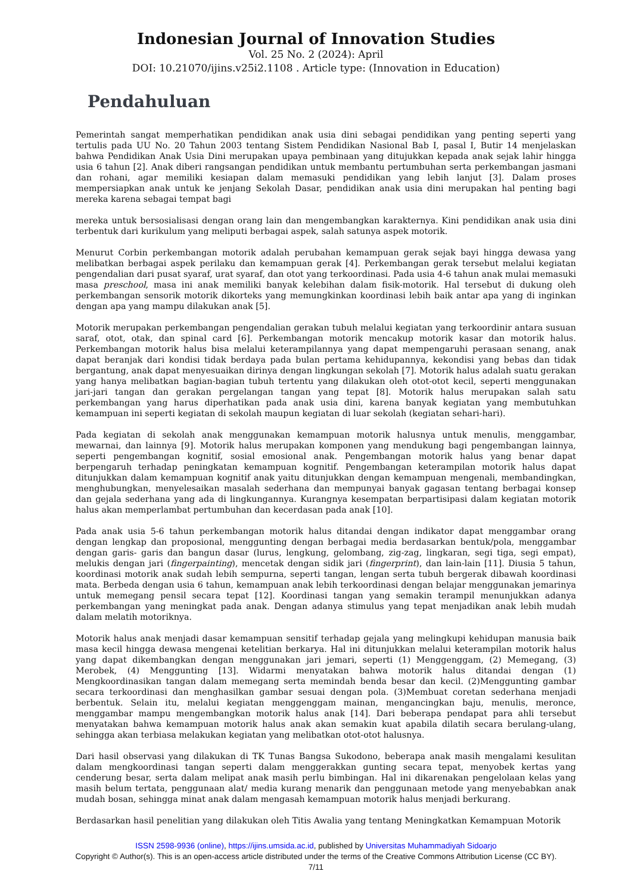Indonesian Journal of Innovation Studies
Vol. 25 No. 2 (2024): April
DOI: 10.21070/ijins.v25i2.1108 . Article type: (Innovation in Education)
Pendahuluan
Pemerintah sangat memperhatikan pendidikan anak usia dini sebagai pendidikan yang penting seperti yang tertulis pada UU No. 20 Tahun 2003 tentang Sistem Pendidikan Nasional Bab I, pasal I, Butir 14 menjelaskan bahwa Pendidikan Anak Usia Dini merupakan upaya pembinaan yang ditujukkan kepada anak sejak lahir hingga usia 6 tahun [2]. Anak diberi rangsangan pendidikan untuk membantu pertumbuhan serta perkembangan jasmani dan rohani, agar memiliki kesiapan dalam memasuki pendidikan yang lebih lanjut [3]. Dalam proses mempersiapkan anak untuk ke jenjang Sekolah Dasar, pendidikan anak usia dini merupakan hal penting bagi mereka karena sebagai tempat bagi
mereka untuk bersosialisasi dengan orang lain dan mengembangkan karakternya. Kini pendidikan anak usia dini terbentuk dari kurikulum yang meliputi berbagai aspek, salah satunya aspek motorik.
Menurut Corbin perkembangan motorik adalah perubahan kemampuan gerak sejak bayi hingga dewasa yang melibatkan berbagai aspek perilaku dan kemampuan gerak [4]. Perkembangan gerak tersebut melalui kegiatan pengendalian dari pusat syaraf, urat syaraf, dan otot yang terkoordinasi. Pada usia 4-6 tahun anak mulai memasuki masa preschool, masa ini anak memiliki banyak kelebihan dalam fisik-motorik. Hal tersebut di dukung oleh perkembangan sensorik motorik dikorteks yang memungkinkan koordinasi lebih baik antar apa yang di inginkan dengan apa yang mampu dilakukan anak [5].
Motorik merupakan perkembangan pengendalian gerakan tubuh melalui kegiatan yang terkoordinir antara susuan saraf, otot, otak, dan spinal card [6]. Perkembangan motorik mencakup motorik kasar dan motorik halus. Perkembangan motorik halus bisa melalui keterampilannya yang dapat mempengaruhi perasaan senang, anak dapat beranjak dari kondisi tidak berdaya pada bulan pertama kehidupannya, kekondisi yang bebas dan tidak bergantung, anak dapat menyesuaikan dirinya dengan lingkungan sekolah [7]. Motorik halus adalah suatu gerakan yang hanya melibatkan bagian-bagian tubuh tertentu yang dilakukan oleh otot-otot kecil, seperti menggunakan jari-jari tangan dan gerakan pergelangan tangan yang tepat [8]. Motorik halus merupakan salah satu perkembangan yang harus diperhatikan pada anak usia dini, karena banyak kegiatan yang membutuhkan kemampuan ini seperti kegiatan di sekolah maupun kegiatan di luar sekolah (kegiatan sehari-hari).
Pada kegiatan di sekolah anak menggunakan kemampuan motorik halusnya untuk menulis, menggambar, mewarnai, dan lainnya [9]. Motorik halus merupakan komponen yang mendukung bagi pengembangan lainnya, seperti pengembangan kognitif, sosial emosional anak. Pengembangan motorik halus yang benar dapat berpengaruh terhadap peningkatan kemampuan kognitif. Pengembangan keterampilan motorik halus dapat ditunjukkan dalam kemampuan kognitif anak yaitu ditunjukkan dengan kemampuan mengenali, membandingkan, menghubungkan, menyelesaikan masalah sederhana dan mempunyai banyak gagasan tentang berbagai konsep dan gejala sederhana yang ada di lingkungannya. Kurangnya kesempatan berpartisipasi dalam kegiatan motorik halus akan memperlambat pertumbuhan dan kecerdasan pada anak [10].
Pada anak usia 5-6 tahun perkembangan motorik halus ditandai dengan indikator dapat menggambar orang dengan lengkap dan proposional, menggunting dengan berbagai media berdasarkan bentuk/pola, menggambar dengan garis- garis dan bangun dasar (lurus, lengkung, gelombang, zig-zag, lingkaran, segi tiga, segi empat), melukis dengan jari (fingerpainting), mencetak dengan sidik jari (fingerprint), dan lain-lain [11]. Diusia 5 tahun, koordinasi motorik anak sudah lebih sempurna, seperti tangan, lengan serta tubuh bergerak dibawah koordinasi mata. Berbeda dengan usia 6 tahun, kemampuan anak lebih terkoordinasi dengan belajar menggunakan jemarinya untuk memegang pensil secara tepat [12]. Koordinasi tangan yang semakin terampil menunjukkan adanya perkembangan yang meningkat pada anak. Dengan adanya stimulus yang tepat menjadikan anak lebih mudah dalam melatih motoriknya.
Motorik halus anak menjadi dasar kemampuan sensitif terhadap gejala yang melingkupi kehidupan manusia baik masa kecil hingga dewasa mengenai ketelitian berkarya. Hal ini ditunjukkan melalui keterampilan motorik halus yang dapat dikembangkan dengan menggunakan jari jemari, seperti (1) Menggenggam, (2) Memegang, (3) Merobek, (4) Menggunting [13]. Widarmi menyatakan bahwa motorik halus ditandai dengan (1) Mengkoordinasikan tangan dalam memegang serta memindah benda besar dan kecil. (2)Menggunting gambar secara terkoordinasi dan menghasilkan gambar sesuai dengan pola. (3)Membuat coretan sederhana menjadi berbentuk. Selain itu, melalui kegiatan menggenggam mainan, mengancingkan baju, menulis, meronce, menggambar mampu mengembangkan motorik halus anak [14]. Dari beberapa pendapat para ahli tersebut menyatakan bahwa kemampuan motorik halus anak akan semakin kuat apabila dilatih secara berulang-ulang, sehingga akan terbiasa melakukan kegiatan yang melibatkan otot-otot halusnya.
Dari hasil observasi yang dilakukan di TK Tunas Bangsa Sukodono, beberapa anak masih mengalami kesulitan dalam mengkoordinasi tangan seperti dalam menggerakkan gunting secara tepat, menyobek kertas yang cenderung besar, serta dalam melipat anak masih perlu bimbingan. Hal ini dikarenakan pengelolaan kelas yang masih belum tertata, penggunaan alat/ media kurang menarik dan penggunaan metode yang menyebabkan anak mudah bosan, sehingga minat anak dalam mengasah kemampuan motorik halus menjadi berkurang.
Berdasarkan hasil penelitian yang dilakukan oleh Titis Awalia yang tentang Meningkatkan Kemampuan Motorik
ISSN 2598-9936 (online), https://ijins.umsida.ac.id, published by Universitas Muhammadiyah Sidoarjo
Copyright © Author(s). This is an open-access article distributed under the terms of the Creative Commons Attribution License (CC BY).
7/11